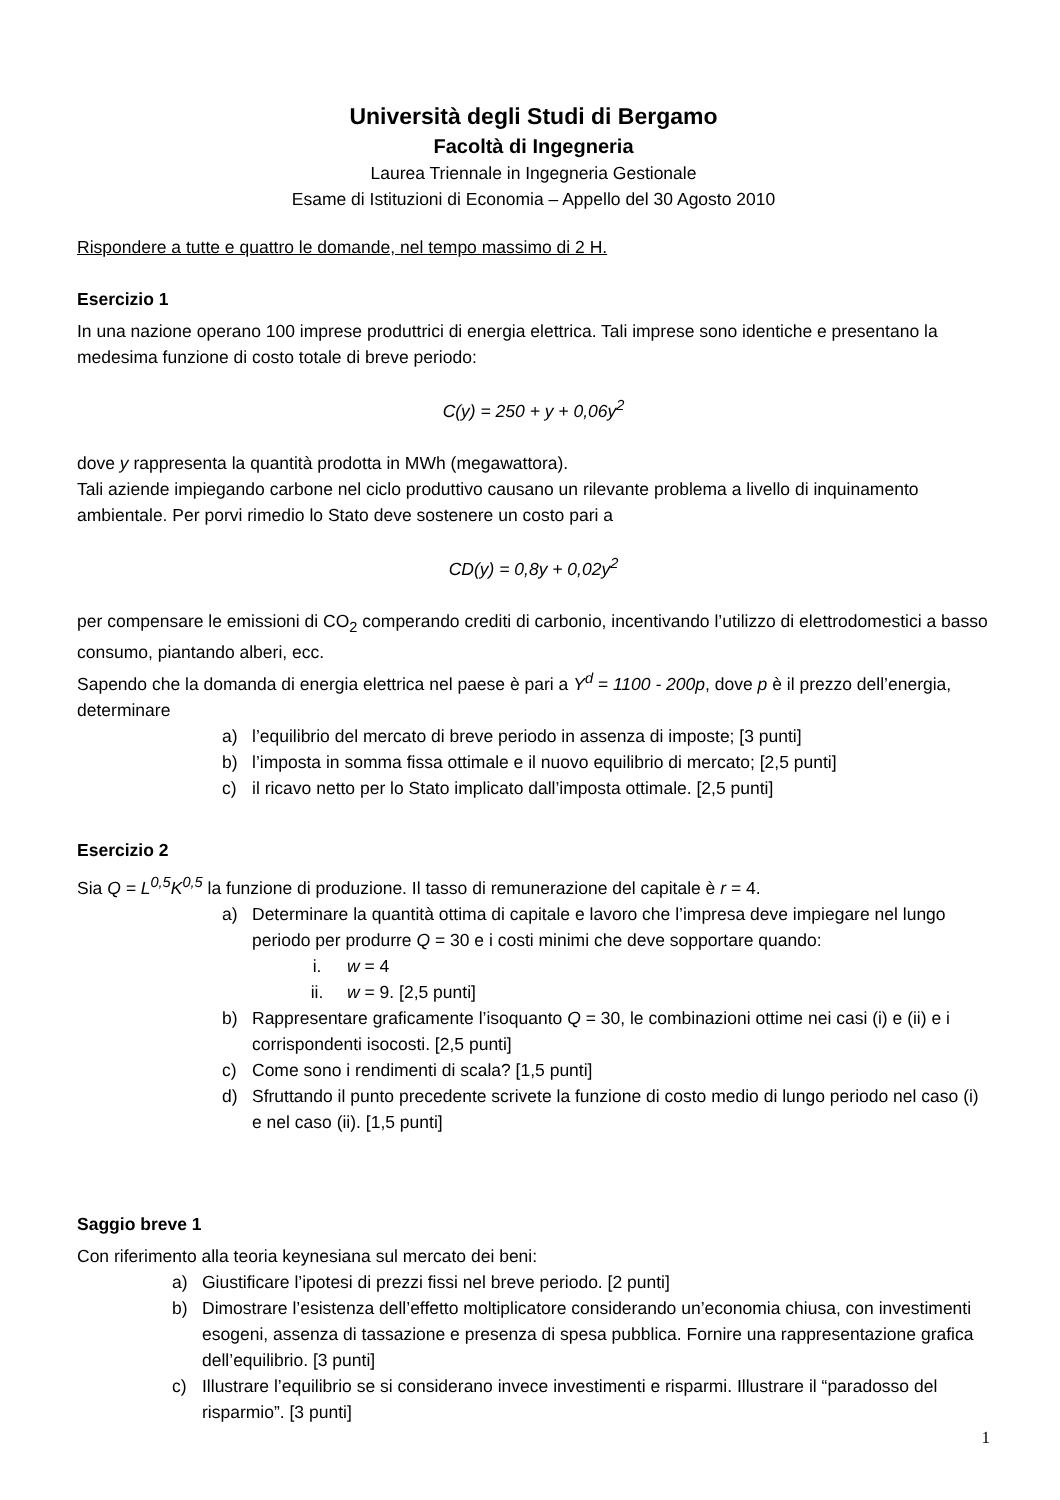Università degli Studi di Bergamo
Facoltà di Ingegneria
Laurea Triennale in Ingegneria Gestionale
Esame di Istituzioni di Economia – Appello del 30 Agosto 2010
Rispondere a tutte e quattro le domande, nel tempo massimo di 2 H.
Esercizio 1
In una nazione operano 100 imprese produttrici di energia elettrica. Tali imprese sono identiche e presentano la medesima funzione di costo totale di breve periodo:
C(y) = 250 + y + 0,06y<sup>2</sup>
dove y rappresenta la quantità prodotta in MWh (megawattora).
Tali aziende impiegando carbone nel ciclo produttivo causano un rilevante problema a livello di inquinamento ambientale. Per porvi rimedio lo Stato deve sostenere un costo pari a
CD(y) = 0,8y + 0,02y<sup>2</sup>
per compensare le emissioni di CO<sub>2</sub> comperando crediti di carbonio, incentivando l’utilizzo di elettrodomestici a basso consumo, piantando alberi, ecc.
Sapendo che la domanda di energia elettrica nel paese è pari a Y<sup>d</sup> = 1100 - 200p, dove p è il prezzo dell’energia, determinare
a) l’equilibrio del mercato di breve periodo in assenza di imposte; [3 punti]
b) l’imposta in somma fissa ottimale e il nuovo equilibrio di mercato; [2,5 punti]
c) il ricavo netto per lo Stato implicato dall’imposta ottimale. [2,5 punti]
Esercizio 2
Sia Q = L<sup>0,5</sup>K<sup>0,5</sup> la funzione di produzione. Il tasso di remunerazione del capitale è r = 4.
a) Determinare la quantità ottima di capitale e lavoro che l’impresa deve impiegare nel lungo periodo per produrre Q = 30 e i costi minimi che deve sopportare quando:
i. w = 4
ii. w = 9. [2,5 punti]
b) Rappresentare graficamente l’isoquanto Q = 30, le combinazioni ottime nei casi (i) e (ii) e i corrispondenti isocosti. [2,5 punti]
c) Come sono i rendimenti di scala? [1,5 punti]
d) Sfruttando il punto precedente scrivete la funzione di costo medio di lungo periodo nel caso (i) e nel caso (ii). [1,5 punti]
Saggio breve 1
Con riferimento alla teoria keynesiana sul mercato dei beni:
a) Giustificare l’ipotesi di prezzi fissi nel breve periodo. [2 punti]
b) Dimostrare l’esistenza dell’effetto moltiplicatore considerando un’economia chiusa, con investimenti esogeni, assenza di tassazione e presenza di spesa pubblica. Fornire una rappresentazione grafica dell’equilibrio. [3 punti]
c) Illustrare l’equilibrio se si considerano invece investimenti e risparmi. Illustrare il “paradosso del risparmio”. [3 punti]
1